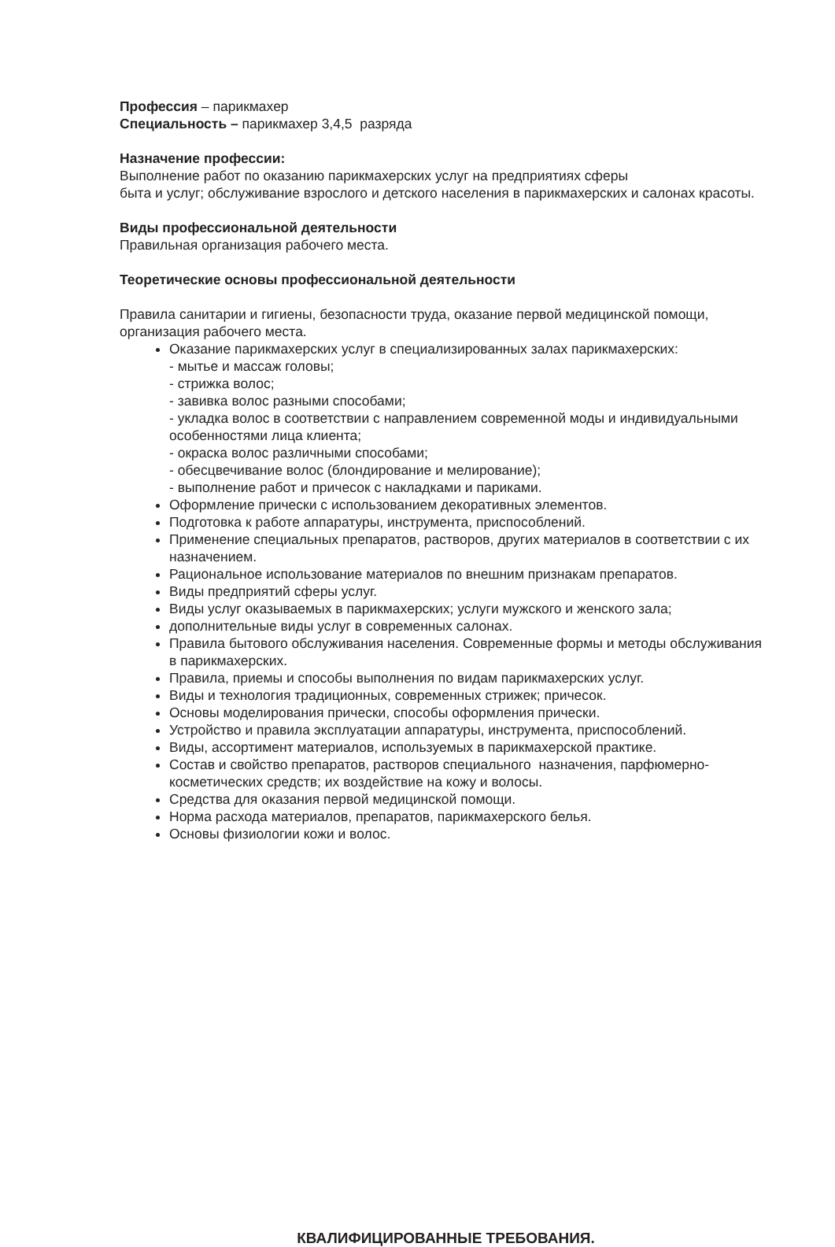Профессия – парикмахер
Специальность – парикмахер 3,4,5 разряда
Назначение профессии:
Выполнение работ по оказанию парикмахерских услуг на предприятиях сферы
быта и услуг; обслуживание взрослого и детского населения в парикмахерских и салонах красоты.
Виды профессиональной деятельности
Правильная организация рабочего места.
Теоретические основы профессиональной деятельности
Правила санитарии и гигиены, безопасности труда, оказание первой медицинской помощи, организация рабочего места.
Оказание парикмахерских услуг в специализированных залах парикмахерских:
- мытье и массаж головы;
- стрижка волос;
- завивка волос разными способами;
- укладка волос в соответствии с направлением современной моды и индивидуальными особенностями лица клиента;
- окраска волос различными способами;
- обесцвечивание волос (блондирование и мелирование);
- выполнение работ и причесок с накладками и париками.
Оформление прически с использованием декоративных элементов.
Подготовка к работе аппаратуры, инструмента, приспособлений.
Применение специальных препаратов, растворов, других материалов в соответствии с их назначением.
Рациональное использование материалов по внешним признакам препаратов.
Виды предприятий сферы услуг.
Виды услуг оказываемых в парикмахерских; услуги мужского и женского зала;
дополнительные виды услуг в современных салонах.
Правила бытового обслуживания населения. Современные формы и методы обслуживания в парикмахерских.
Правила, приемы и способы выполнения по видам парикмахерских услуг.
Виды и технология традиционных, современных стрижек; причесок.
Основы моделирования прически, способы оформления прически.
Устройство и правила эксплуатации аппаратуры, инструмента, приспособлений.
Виды, ассортимент материалов, используемых в парикмахерской практике.
Состав и свойство препаратов, растворов специального назначения, парфюмерно- косметических средств; их воздействие на кожу и волосы.
Средства для оказания первой медицинской помощи.
Норма расхода материалов, препаратов, парикмахерского белья.
Основы физиологии кожи и волос.
КВАЛИФИЦИРОВАННЫЕ ТРЕБОВАНИЯ.